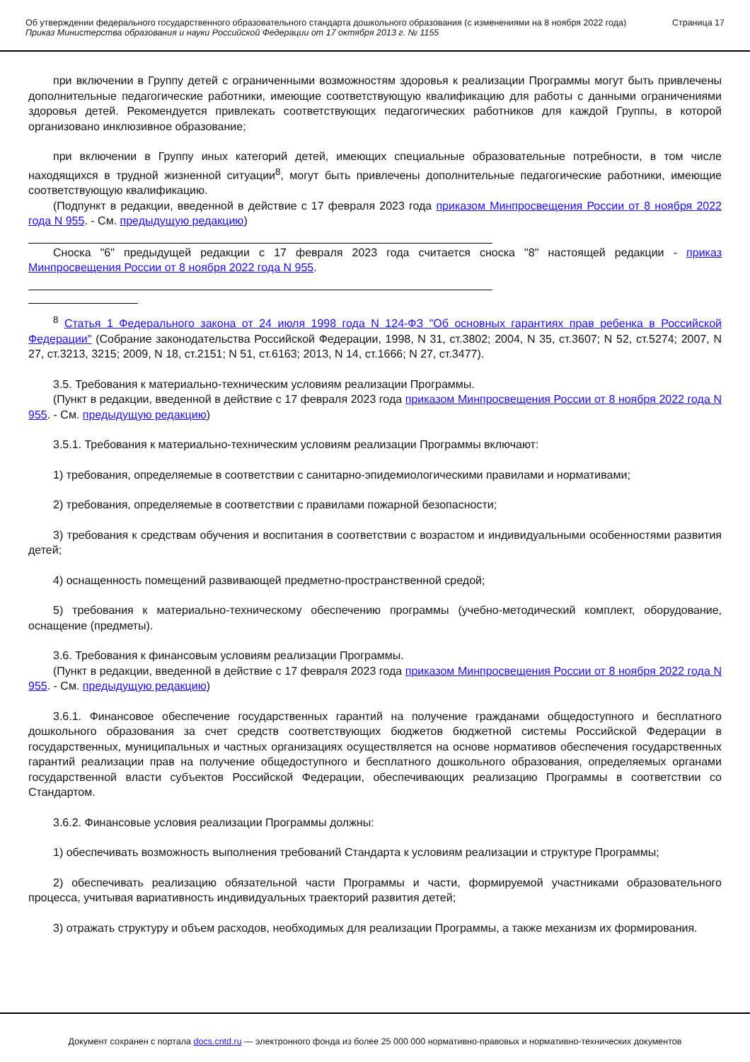Об утверждении федерального государственного образовательного стандарта дошкольного образования (с изменениями на 8 ноября 2022 года)
Приказ Министерства образования и науки Российской Федерации от 17 октября 2013 г. № 1155
Страница 17
при включении в Группу детей с ограниченными возможностям здоровья к реализации Программы могут быть привлечены дополнительные педагогические работники, имеющие соответствующую квалификацию для работы с данными ограничениями здоровья детей. Рекомендуется привлекать соответствующих педагогических работников для каждой Группы, в которой организовано инклюзивное образование;
при включении в Группу иных категорий детей, имеющих специальные образовательные потребности, в том числе находящихся в трудной жизненной ситуации<sup>8</sup>, могут быть привлечены дополнительные педагогические работники, имеющие соответствующую квалификацию.
(Подпункт в редакции, введенной в действие с 17 февраля 2023 года приказом Минпросвещения России от 8 ноября 2022 года N 955. - См. предыдущую редакцию)
Сноска "6" предыдущей редакции с 17 февраля 2023 года считается сноска "8" настоящей редакции - приказ Минпросвещения России от 8 ноября 2022 года N 955.
<sup>8</sup> Статья 1 Федерального закона от 24 июля 1998 года N 124-ФЗ "Об основных гарантиях прав ребенка в Российской Федерации" (Собрание законодательства Российской Федерации, 1998, N 31, ст.3802; 2004, N 35, ст.3607; N 52, ст.5274; 2007, N 27, ст.3213, 3215; 2009, N 18, ст.2151; N 51, ст.6163; 2013, N 14, ст.1666; N 27, ст.3477).
3.5. Требования к материально-техническим условиям реализации Программы.
(Пункт в редакции, введенной в действие с 17 февраля 2023 года приказом Минпросвещения России от 8 ноября 2022 года N 955. - См. предыдущую редакцию)
3.5.1. Требования к материально-техническим условиям реализации Программы включают:
1) требования, определяемые в соответствии с санитарно-эпидемиологическими правилами и нормативами;
2) требования, определяемые в соответствии с правилами пожарной безопасности;
3) требования к средствам обучения и воспитания в соответствии с возрастом и индивидуальными особенностями развития детей;
4) оснащенность помещений развивающей предметно-пространственной средой;
5) требования к материально-техническому обеспечению программы (учебно-методический комплект, оборудование, оснащение (предметы).
3.6. Требования к финансовым условиям реализации Программы.
(Пункт в редакции, введенной в действие с 17 февраля 2023 года приказом Минпросвещения России от 8 ноября 2022 года N 955. - См. предыдущую редакцию)
3.6.1. Финансовое обеспечение государственных гарантий на получение гражданами общедоступного и бесплатного дошкольного образования за счет средств соответствующих бюджетов бюджетной системы Российской Федерации в государственных, муниципальных и частных организациях осуществляется на основе нормативов обеспечения государственных гарантий реализации прав на получение общедоступного и бесплатного дошкольного образования, определяемых органами государственной власти субъектов Российской Федерации, обеспечивающих реализацию Программы в соответствии со Стандартом.
3.6.2. Финансовые условия реализации Программы должны:
1) обеспечивать возможность выполнения требований Стандарта к условиям реализации и структуре Программы;
2) обеспечивать реализацию обязательной части Программы и части, формируемой участниками образовательного процесса, учитывая вариативность индивидуальных траекторий развития детей;
3) отражать структуру и объем расходов, необходимых для реализации Программы, а также механизм их формирования.
Документ сохранен с портала docs.cntd.ru — электронного фонда из более 25 000 000 нормативно-правовых и нормативно-технических документов